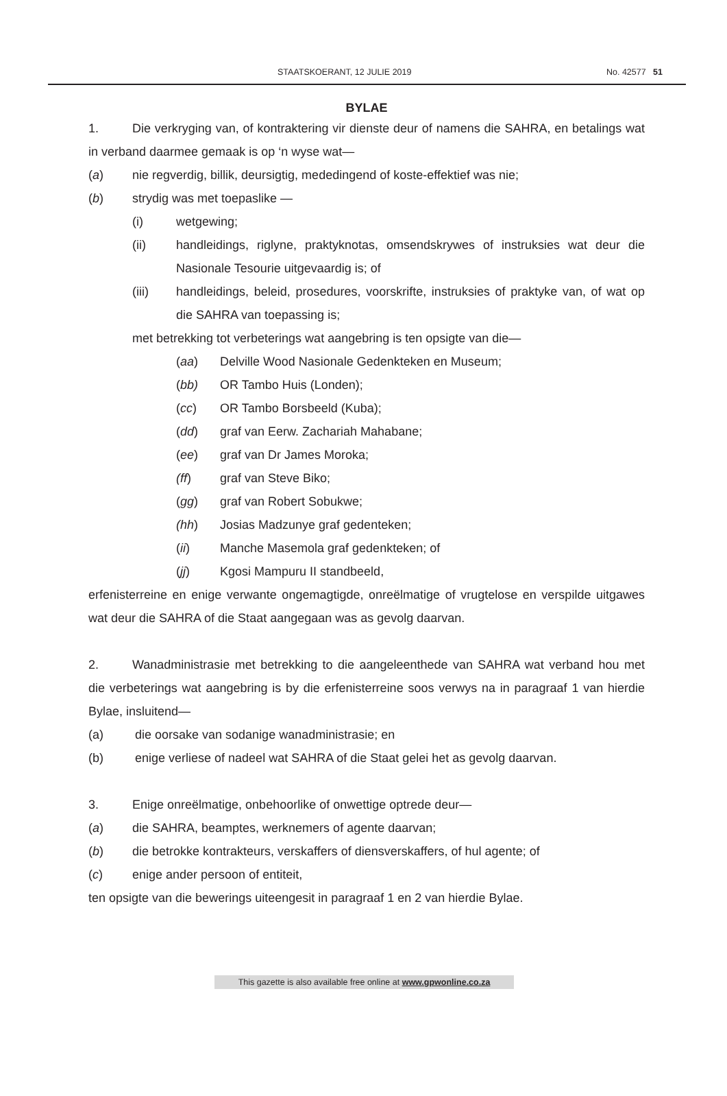STAATSKOERANT, 12 JULIE 2019 No. 42577 51
BYLAE
1. Die verkryging van, of kontraktering vir dienste deur of namens die SAHRA, en betalings wat in verband daarmee gemaak is op ‘n wyse wat—
(a) nie regverdig, billik, deursigtig, mededingend of koste-effektief was nie;
(b) strydig was met toepaslike —
(i) wetgewing;
(ii) handleidings, riglyne, praktyknotas, omsendskrywes of instruksies wat deur die Nasionale Tesourie uitgevaardig is; of
(iii) handleidings, beleid, prosedures, voorskrifte, instruksies of praktyke van, of wat op die SAHRA van toepassing is;
met betrekking tot verbeterings wat aangebring is ten opsigte van die—
(aa) Delville Wood Nasionale Gedenkteken en Museum;
(bb) OR Tambo Huis (Londen);
(cc) OR Tambo Borsbeeld (Kuba);
(dd) graf van Eerw. Zachariah Mahabane;
(ee) graf van Dr James Moroka;
(ff) graf van Steve Biko;
(gg) graf van Robert Sobukwe;
(hh) Josias Madzunye graf gedenteken;
(ii) Manche Masemola graf gedenkteken; of
(jj) Kgosi Mampuru II standbeeld,
erfenisterreine en enige verwante ongemagtigde, onreëlmatige of vrugtelose en verspilde uitgawes wat deur die SAHRA of die Staat aangegaan was as gevolg daarvan.
2. Wanadministrasie met betrekking to die aangeleenthede van SAHRA wat verband hou met die verbeterings wat aangebring is by die erfenisterreine soos verwys na in paragraaf 1 van hierdie Bylae, insluitend—
(a) die oorsake van sodanige wanadministrasie; en
(b) enige verliese of nadeel wat SAHRA of die Staat gelei het as gevolg daarvan.
3. Enige onreëlmatige, onbehoorlike of onwettige optrede deur—
(a) die SAHRA, beamptes, werknemers of agente daarvan;
(b) die betrokke kontrakteurs, verskaffers of diensverskaffers, of hul agente; of
(c) enige ander persoon of entiteit,
ten opsigte van die bewerings uiteengesit in paragraaf 1 en 2 van hierdie Bylae.
This gazette is also available free online at www.gpwonline.co.za